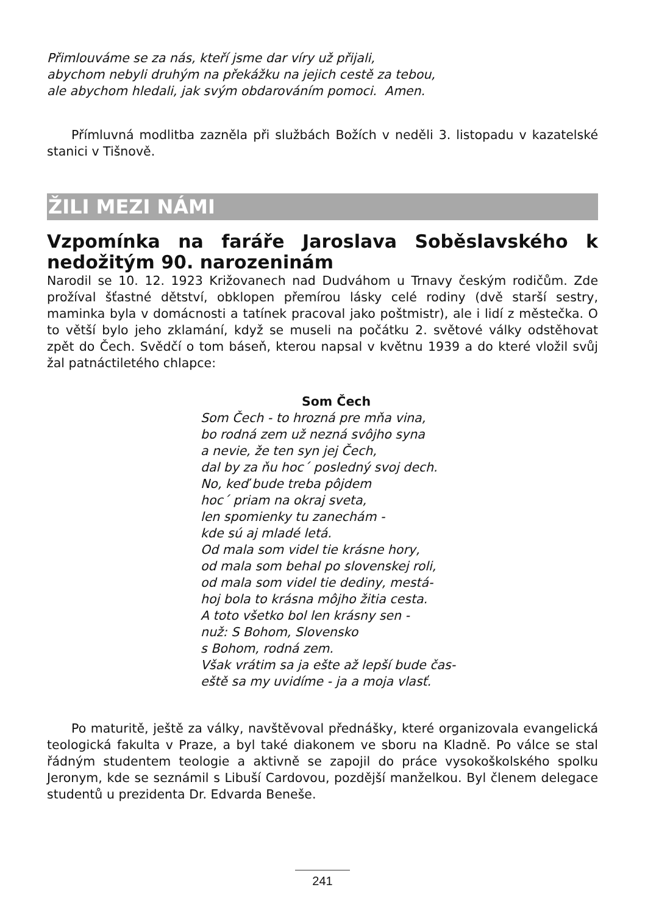Přimlouváme se za nás, kteří jsme dar víry už přijali,
abychom nebyli druhým na překážku na jejich cestě za tebou,
ale abychom hledali, jak svým obdarováním pomoci. Amen.
Přímluvná modlitba zazněla při službách Božích v neděli 3. listopadu v kazatelské stanici v Tišnově.
ŽILI MEZI NÁMI
Vzpomínka na faráře Jaroslava Soběslavského k nedožitým 90. narozeninám
Narodil se 10. 12. 1923 Križovanech nad Dudváhom u Trnavy českým rodičům. Zde prožíval šťastné dětství, obklopen přemírou lásky celé rodiny (dvě starší sestry, maminka byla v domácnosti a tatínek pracoval jako poštmistr), ale i lidí z městečka. O to větší bylo jeho zklamání, když se museli na počátku 2. světové války odstěhovat zpět do Čech. Svědčí o tom báseň, kterou napsal v květnu 1939 a do které vložil svůj žal patnáctiletého chlapce:
Som Čech
Som Čech - to hrozná pre mňa vina,
bo rodná zem už nezná svôjho syna
a nevie, že ten syn jej Čech,
dal by za ňu hoc´ posledný svoj dech.
No, keď bude treba pôjdem
hoc´ priam na okraj sveta,
len spomienky tu zanechám -
kde sú aj mladé letá.
Od mala som videl tie krásne hory,
od mala som behal po slovenskej roli,
od mala som videl tie dediny, mestá-
hoj bola to krásna môjho žitia cesta.
A toto všetko bol len krásny sen -
nuž: S Bohom, Slovensko
s Bohom, rodná zem.
Však vrátim sa ja ešte až lepší bude čas-
eště sa my uvidíme - ja a moja vlasť.
Po maturitě, ještě za války, navštěvoval přednášky, které organizovala evangelická teologická fakulta v Praze, a byl také diakonem ve sboru na Kladně. Po válce se stal řádným studentem teologie a aktivně se zapojil do práce vysokoškolského spolku Jeronym, kde se seznámil s Libuší Cardovou, pozdější manželkou. Byl členem delegace studentů u prezidenta Dr. Edvarda Beneše.
241